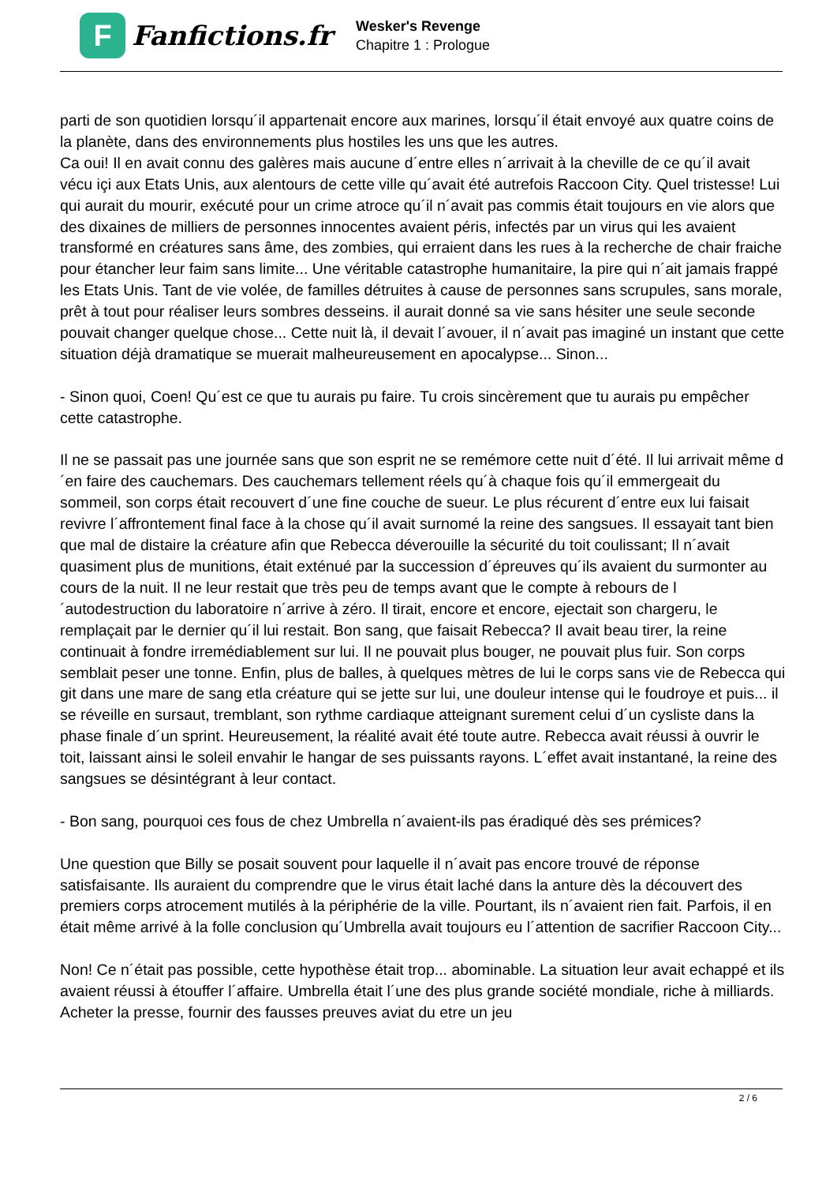F
Fanfictions.fr
Wesker's Revenge
Chapitre 1 : Prologue
parti de son quotidien lorsqu´il appartenait encore aux marines, lorsqu´il était envoyé aux quatre coins de la planète, dans des environnements plus hostiles les uns que les autres.
Ca oui! Il en avait connu des galères mais aucune d´entre elles n´arrivait à la cheville de ce qu´il avait vécu içi aux Etats Unis, aux alentours de cette ville qu´avait été autrefois Raccoon City. Quel tristesse! Lui qui aurait du mourir, exécuté pour un crime atroce qu´il n´avait pas commis était toujours en vie alors que des dixaines de milliers de personnes innocentes avaient péris, infectés par un virus qui les avaient transformé en créatures sans âme, des zombies, qui erraient dans les rues à la recherche de chair fraiche pour étancher leur faim sans limite... Une véritable catastrophe humanitaire, la pire qui n´ait jamais frappé les Etats Unis. Tant de vie volée, de familles détruites à cause de personnes sans scrupules, sans morale, prêt à tout pour réaliser leurs sombres desseins. il aurait donné sa vie sans hésiter une seule seconde pouvait changer quelque chose... Cette nuit là, il devait l´avouer, il n´avait pas imaginé un instant que cette situation déjà dramatique se muerait malheureusement en apocalypse... Sinon...
- Sinon quoi, Coen! Qu´est ce que tu aurais pu faire. Tu crois sincèrement que tu aurais pu empêcher cette catastrophe.
Il ne se passait pas une journée sans que son esprit ne se remémore cette nuit d´été. Il lui arrivait même d´en faire des cauchemars. Des cauchemars tellement réels qu´à chaque fois qu´il emmergeait du sommeil, son corps était recouvert d´une fine couche de sueur. Le plus récurent d´entre eux lui faisait revivre l´affrontement final face à la chose qu´il avait surnomé la reine des sangsues. Il essayait tant bien que mal de distaire la créature afin que Rebecca déverouille la sécurité du toit coulissant; Il n´avait quasiment plus de munitions, était exténué par la succession d´épreuves qu´ils avaient du surmonter au cours de la nuit. Il ne leur restait que très peu de temps avant que le compte à rebours de l´autodestruction du laboratoire n´arrive à zéro. Il tirait, encore et encore, ejectait son chargeru, le remplaçait par le dernier qu´il lui restait. Bon sang, que faisait Rebecca? Il avait beau tirer, la reine continuait à fondre irremédiablement sur lui. Il ne pouvait plus bouger, ne pouvait plus fuir. Son corps semblait peser une tonne. Enfin, plus de balles, à quelques mètres de lui le corps sans vie de Rebecca qui git dans une mare de sang etla créature qui se jette sur lui, une douleur intense qui le foudroye et puis... il se réveille en sursaut, tremblant, son rythme cardiaque atteignant surement celui d´un cysliste dans la phase finale d´un sprint. Heureusement, la réalité avait été toute autre. Rebecca avait réussi à ouvrir le toit, laissant ainsi le soleil envahir le hangar de ses puissants rayons. L´effet avait instantané, la reine des sangsues se désintégrant à leur contact.
- Bon sang, pourquoi ces fous de chez Umbrella n´avaient-ils pas éradiqué dès ses prémices?
Une question que Billy se posait souvent pour laquelle il n´avait pas encore trouvé de réponse satisfaisante. Ils auraient du comprendre que le virus était laché dans la anture dès la découvert des premiers corps atrocement mutilés à la périphérie de la ville. Pourtant, ils n´avaient rien fait. Parfois, il en était même arrivé à la folle conclusion qu´Umbrella avait toujours eu l´attention de sacrifier Raccoon City...
Non! Ce n´était pas possible, cette hypothèse était trop... abominable. La situation leur avait echappé et ils avaient réussi à étouffer l´affaire. Umbrella était l´une des plus grande société mondiale, riche à milliards. Acheter la presse, fournir des fausses preuves aviat du etre un jeu
2 / 6